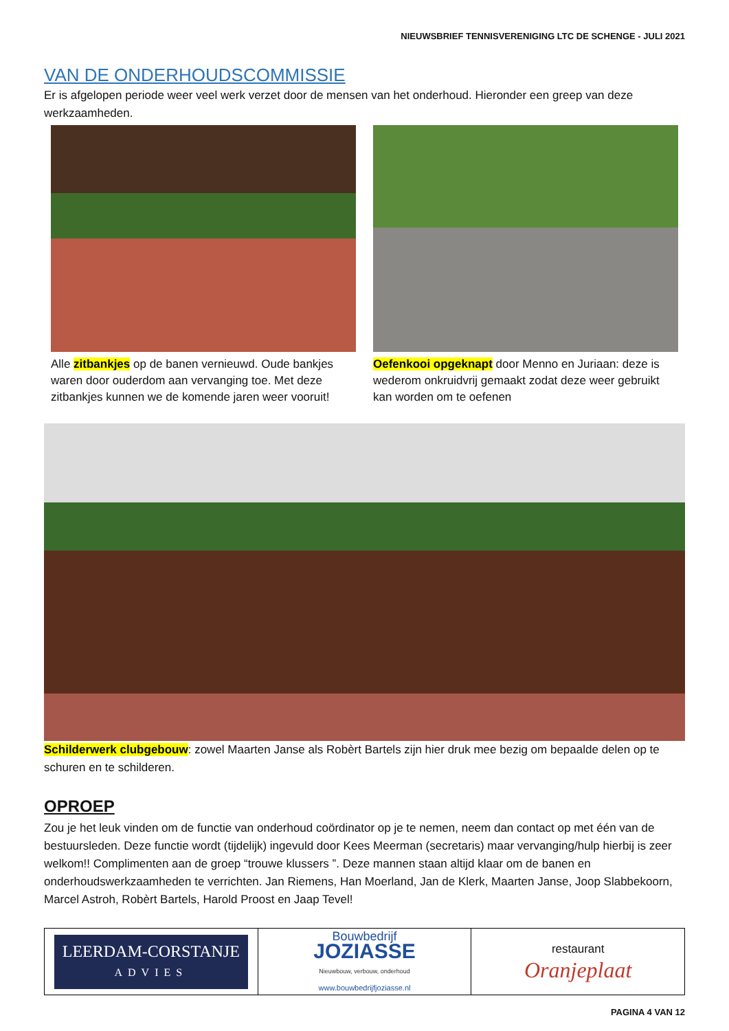NIEUWSBRIEF TENNISVERENIGING LTC DE SCHENGE - JULI 2021
VAN DE ONDERHOUDSCOMMISSIE
Er is afgelopen periode weer veel werk verzet door de mensen van het onderhoud. Hieronder een greep van deze werkzaamheden.
Alle zitbankjes op de banen vernieuwd. Oude bankjes waren door ouderdom aan vervanging toe. Met deze zitbankjes kunnen we de komende jaren weer vooruit!
Oefenkooi opgeknapt door Menno en Juriaan: deze is wederom onkruidvrij gemaakt zodat deze weer gebruikt kan worden om te oefenen
Schilderwerk clubgebouw: zowel Maarten Janse als Robèrt Bartels zijn hier druk mee bezig om bepaalde delen op te schuren en te schilderen.
OPROEP
Zou je het leuk vinden om de functie van onderhoud coördinator op je te nemen, neem dan contact op met één van de bestuursleden. Deze functie wordt (tijdelijk) ingevuld door Kees Meerman (secretaris) maar vervanging/hulp hierbij is zeer welkom!! Complimenten aan de groep “trouwe klussers ”. Deze mannen staan altijd klaar om de banen en onderhoudswerkzaamheden te verrichten. Jan Riemens, Han Moerland, Jan de Klerk, Maarten Janse, Joop Slabbekoorn, Marcel Astroh, Robèrt Bartels, Harold Proost en Jaap Tevel!
LEERDAM-CORSTANJE
ADVIES
Bouwbedrijf
JOZIASSE
Nieuwbouw, verbouw, onderhoud
www.bouwbedrijfjoziasse.nl
restaurant
Oranjeplaat
PAGINA 4 VAN 12